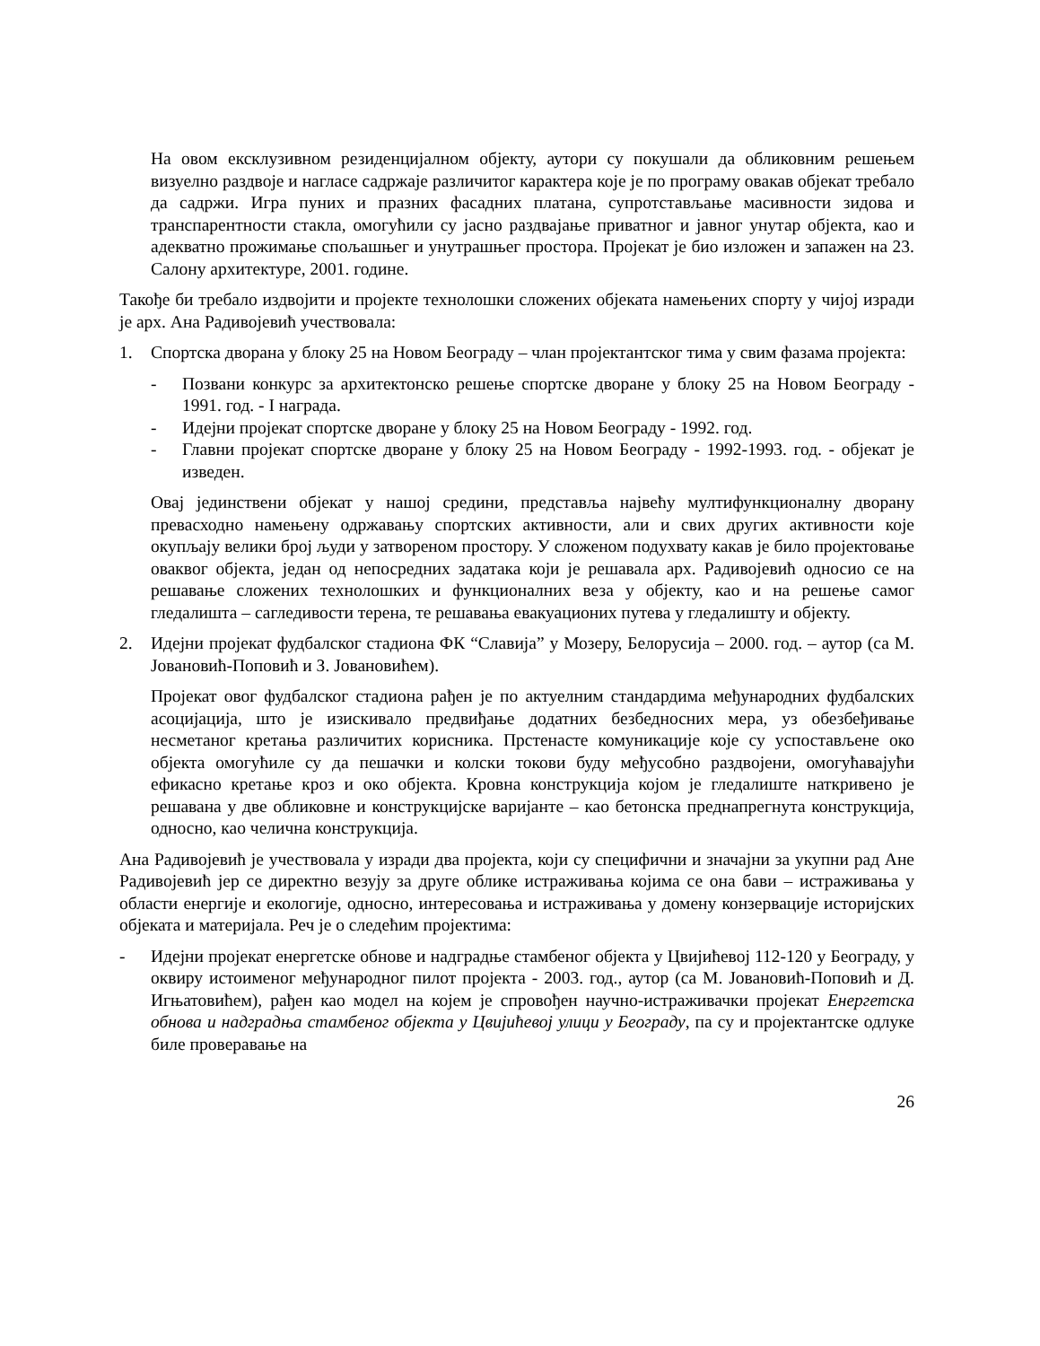На овом ексклузивном резиденцијалном објекту, аутори су покушали да обликовним решењем визуелно раздвоје и нагласе садржаје различитог карактера које је по програму овакав објекат требало да садржи. Игра пуних и празних фасадних платана, супротстављање масивности зидова и транспарентности стакла, омогућили су јасно раздвајање приватног и јавног унутар објекта, као и адекватно прожимање спољашњег и унутрашњег простора. Пројекат је био изложен и запажен на 23. Салону архитектуре, 2001. године.
Такође би требало издвојити и пројекте технолошки сложених објеката намењених спорту у чијој изради је арх. Ана Радивојевић учествовала:
1. Спортска дворана у блоку 25 на Новом Београду – члан пројектантског тима у свим фазама пројекта:
- Позвани конкурс за архитектонско решење спортске дворане у блоку 25 на Новом Београду - 1991. год. - I награда.
- Идејни пројекат спортске дворане у блоку 25 на Новом Београду - 1992. год.
- Главни пројекат спортске дворане у блоку 25 на Новом Београду - 1992-1993. год. - објекат је изведен.
Овај јединствени објекат у нашој средини, представља највећу мултифункционалну дворану превасходно намењену одржавању спортских активности, али и свих других активности које окупљају велики број људи у затвореном простору. У сложеном подухвату какав је било пројектовање оваквог објекта, један од непосредних задатака који је решавала арх. Радивојевић односио се на решавање сложених технолошких и функционалних веза у објекту, као и на решење самог гледалишта – сагледивости терена, те решавања евакуационих путева у гледалишту и објекту.
2. Идејни пројекат фудбалског стадиона ФК “Славија” у Мозеру, Белорусија – 2000. год. – аутор (са М. Јовановић-Поповић и З. Јовановићем).
Пројекат овог фудбалског стадиона рађен је по актуелним стандардима међународних фудбалских асоцијација, што је изискивало предвиђање додатних безбедносних мера, уз обезбеђивање несметаног кретања различитих корисника. Прстенасте комуникације које су успостављене око објекта омогућиле су да пешачки и колски токови буду међусобно раздвојени, омогућавајући ефикасно кретање кроз и око објекта. Кровна конструкција којом је гледалиште наткривено је решавана у две обликовне и конструкцијске варијанте – као бетонска преднапрегнута конструкција, односно, као челична конструкција.
Ана Радивојевић је учествовала у изради два пројекта, који су специфични и значајни за укупни рад Ане Радивојевић јер се директно везују за друге облике истраживања којима се она бави – истраживања у области енергије и екологије, односно, интересовања и истраживања у домену конзервације историјских објеката и материјала. Реч је о следећим пројектима:
- Идејни пројекат енергетске обнове и надградње стамбеног објекта у Цвијићевој 112-120 у Београду, у оквиру истоименог међународног пилот пројекта - 2003. год., аутор (са М. Јовановић-Поповић и Д. Игњатовићем), рађен као модел на којем је спровођен научно-истраживачки пројекат Енергетска обнова и надградња стамбеног објекта у Цвијићевој улици у Београду, па су и пројектантске одлуке биле проверавање на
26